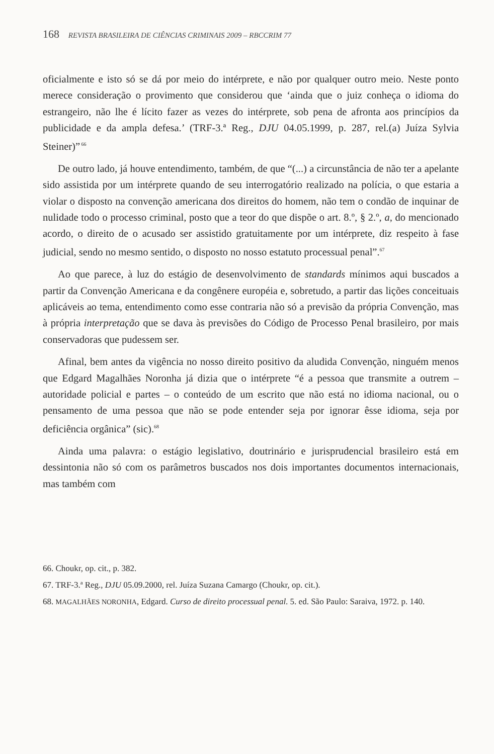168 REVISTA BRASILEIRA DE CIÊNCIAS CRIMINAIS 2009 – RBCCRIM 77
oficialmente e isto só se dá por meio do intérprete, e não por qualquer outro meio. Neste ponto merece consideração o provimento que considerou que ‘ainda que o juiz conheça o idioma do estrangeiro, não lhe é lícito fazer as vezes do intérprete, sob pena de afronta aos princípios da publicidade e da ampla defesa.’ (TRF-3.ª Reg., DJU 04.05.1999, p. 287, rel.(a) Juíza Sylvia Steiner)”<sup>66</sup>
De outro lado, já houve entendimento, também, de que “(...) a circunstância de não ter a apelante sido assistida por um intérprete quando de seu interrogatório realizado na polícia, o que estaria a violar o disposto na convenção americana dos direitos do homem, não tem o condão de inquinar de nulidade todo o processo criminal, posto que a teor do que dispõe o art. 8.º, § 2.º, a, do mencionado acordo, o direito de o acusado ser assistido gratuitamente por um intérprete, diz respeito à fase judicial, sendo no mesmo sentido, o disposto no nosso estatuto processual penal”.<sup>67</sup>
Ao que parece, à luz do estágio de desenvolvimento de standards mínimos aqui buscados a partir da Convenção Americana e da congênere européia e, sobretudo, a partir das lições conceituais aplicáveis ao tema, entendimento como esse contraria não só a previsão da própria Convenção, mas à própria interpretação que se dava às previsões do Código de Processo Penal brasileiro, por mais conservadoras que pudessem ser.
Afinal, bem antes da vigência no nosso direito positivo da aludida Convenção, ninguém menos que Edgard Magalhães Noronha já dizia que o intérprete “é a pessoa que transmite a outrem – autoridade policial e partes – o conteúdo de um escrito que não está no idioma nacional, ou o pensamento de uma pessoa que não se pode entender seja por ignorar êsse idioma, seja por deficiência orgânica” (sic).<sup>68</sup>
Ainda uma palavra: o estágio legislativo, doutrinário e jurisprudencial brasileiro está em dessintonia não só com os parâmetros buscados nos dois importantes documentos internacionais, mas também com
66. Choukr, op. cit., p. 382.
67. TRF-3.ª Reg., DJU 05.09.2000, rel. Juíza Suzana Camargo (Choukr, op. cit.).
68. MAGALHÃES NORONHA, Edgard. Curso de direito processual penal. 5. ed. São Paulo: Saraiva, 1972. p. 140.